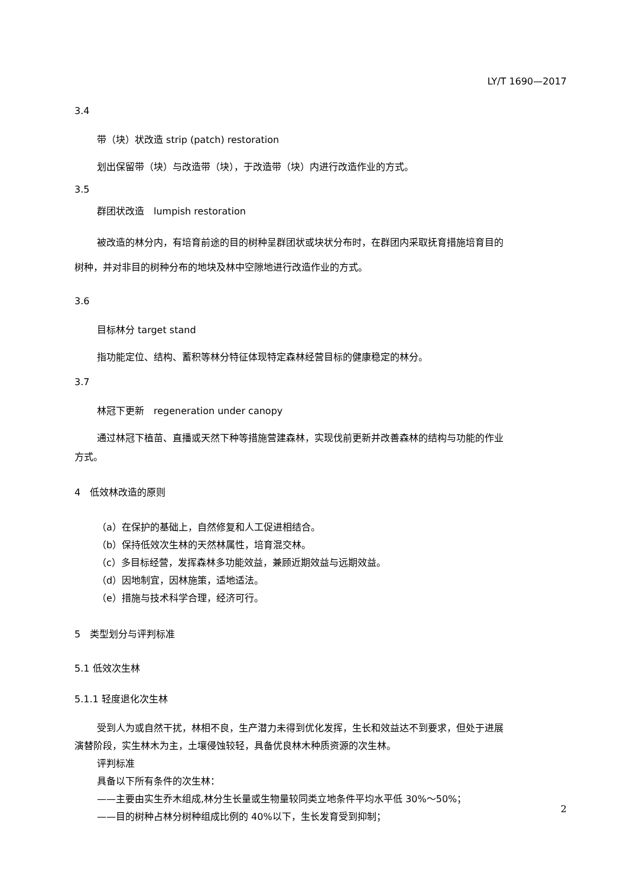LY/T 1690—2017
3.4
带（块）状改造 strip (patch) restoration
划出保留带（块）与改造带（块），于改造带（块）内进行改造作业的方式。
3.5
群团状改造　lumpish restoration
被改造的林分内，有培育前途的目的树种呈群团状或块状分布时，在群团内采取抚育措施培育目的
树种，并对非目的树种分布的地块及林中空隙地进行改造作业的方式。
3.6
目标林分 target stand
指功能定位、结构、蓄积等林分特征体现特定森林经营目标的健康稳定的林分。
3.7
林冠下更新　regeneration under canopy
通过林冠下植苗、直播或天然下种等措施营建森林，实现伐前更新并改善森林的结构与功能的作业
方式。
4　低效林改造的原则
（a）在保护的基础上，自然修复和人工促进相结合。
（b）保持低效次生林的天然林属性，培育混交林。
（c）多目标经营，发挥森林多功能效益，兼顾近期效益与远期效益。
（d）因地制宜，因林施策，适地适法。
（e）措施与技术科学合理，经济可行。
5　类型划分与评判标准
5.1 低效次生林
5.1.1 轻度退化次生林
受到人为或自然干扰，林相不良，生产潜力未得到优化发挥，生长和效益达不到要求，但处于进展
演替阶段，实生林木为主，土壤侵蚀较轻，具备优良林木种质资源的次生林。
评判标准
具备以下所有条件的次生林：
——主要由实生乔木组成,林分生长量或生物量较同类立地条件平均水平低 30%～50%；
——目的树种占林分树种组成比例的 40%以下，生长发育受到抑制；
2